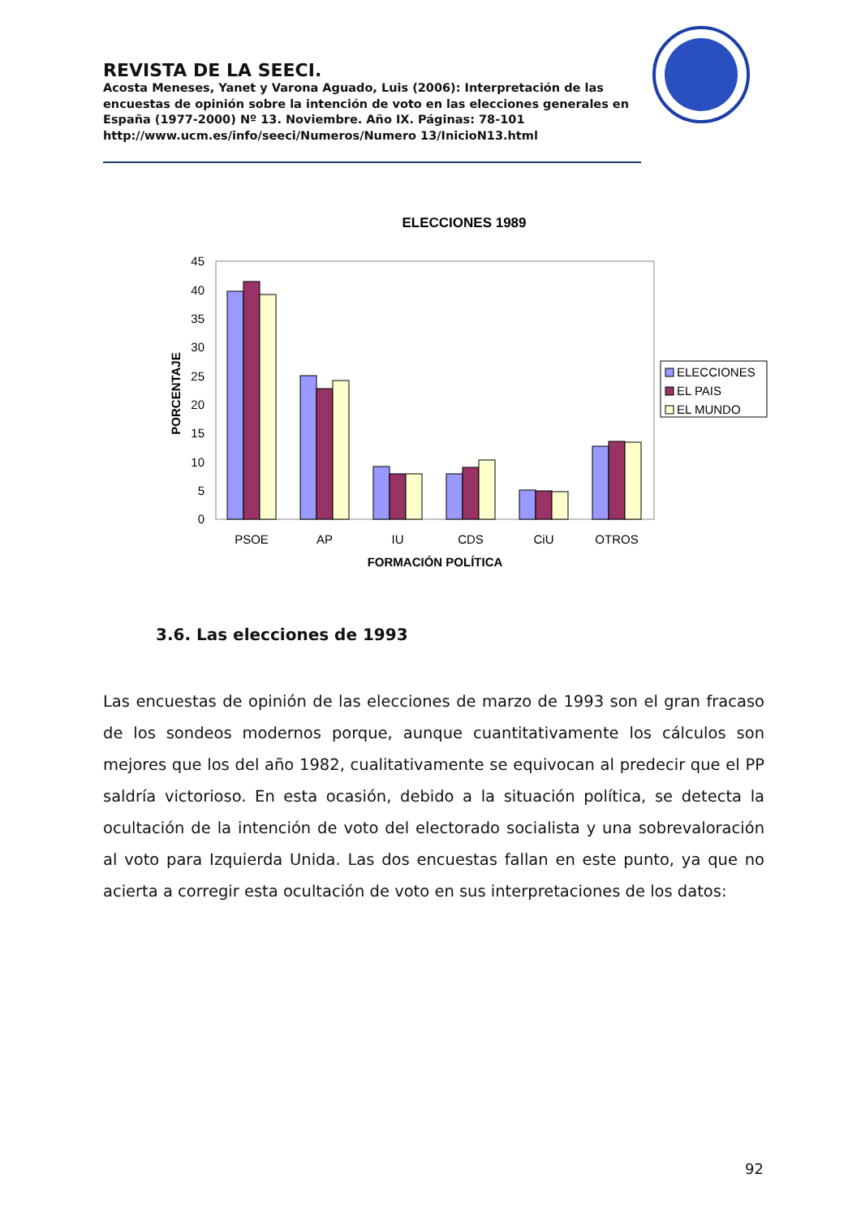REVISTA DE LA SEECI.
Acosta Meneses, Yanet y Varona Aguado, Luis (2006): Interpretación de las encuestas de opinión sobre la intención de voto en las elecciones generales en España (1977-2000) Nº 13. Noviembre. Año IX. Páginas: 78-101 http://www.ucm.es/info/seeci/Numeros/Numero 13/InicioN13.html
ELECCIONES 1989
0
5
10
15
20
25
30
35
40
45
PORCENTAJE
PSOE
AP
IU
CDS
CiU
OTROS
FORMACIÓN POLÍTICA
ELECCIONES
EL PAIS
EL MUNDO
3.6. Las elecciones de 1993
Las encuestas de opinión de las elecciones de marzo de 1993 son el gran fracaso de los sondeos modernos porque, aunque cuantitativamente los cálculos son mejores que los del año 1982, cualitativamente se equivocan al predecir que el PP saldría victorioso. En esta ocasión, debido a la situación política, se detecta la ocultación de la intención de voto del electorado socialista y una sobrevaloración al voto para Izquierda Unida. Las dos encuestas fallan en este punto, ya que no acierta a corregir esta ocultación de voto en sus interpretaciones de los datos:
92